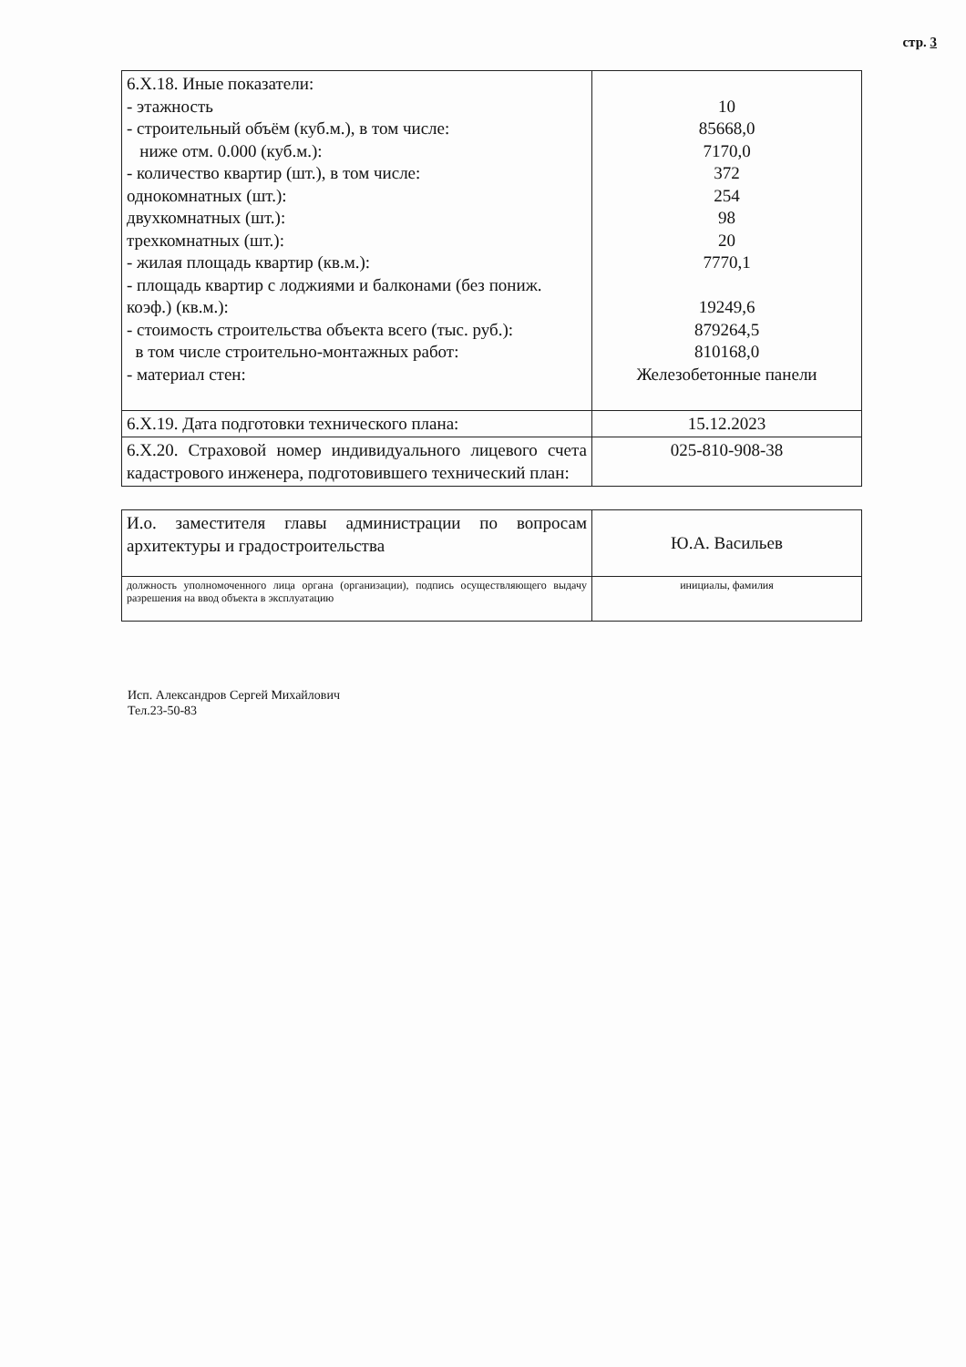стр. 3
| 6.Х.18. Иные показатели: - этажность - строительный объём (куб.м.), в том числе: ниже отм. 0.000 (куб.м.): - количество квартир (шт.), в том числе: однокомнатных (шт.): двухкомнатных (шт.): трехкомнатных (шт.): - жилая площадь квартир (кв.м.): - площадь квартир с лоджиями и балконами (без пониж. коэф.) (кв.м.): - стоимость строительства объекта всего (тыс. руб.): в том числе строительно-монтажных работ: - материал стен: | 10 85668,0 7170,0 372 254 98 20 7770,1 19249,6 879264,5 810168,0 Железобетонные панели |
| 6.Х.19. Дата подготовки технического плана: | 15.12.2023 |
| 6.Х.20. Страховой номер индивидуального лицевого счета кадастрового инженера, подготовившего технический план: | 025-810-908-38 |
| И.о. заместителя главы администрации по вопросам архитектуры и градостроительства | Ю.А. Васильев |
| должность уполномоченного лица органа (организации), подпись осуществляющего выдачу разрешения на ввод объекта в эксплуатацию | инициалы, фамилия |
Исп. Александров Сергей Михайлович
Тел.23-50-83